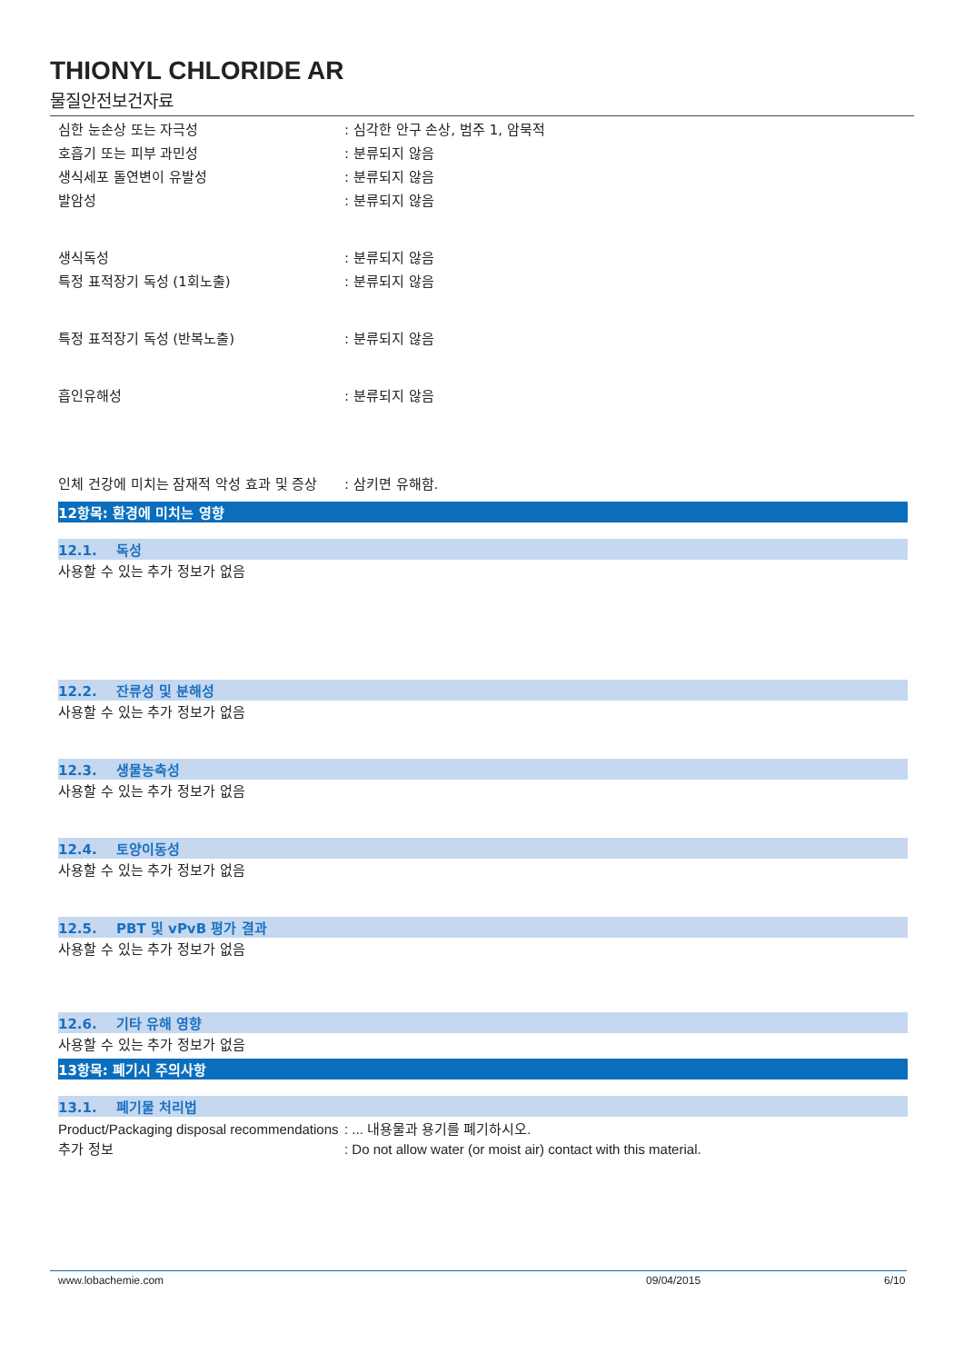THIONYL CHLORIDE AR
물질안전보건자료
심한 눈손상 또는 자극성 : 심각한 안구 손상, 범주 1, 암묵적
호흡기 또는 피부 과민성 : 분류되지 않음
생식세포 돌연변이 유발성 : 분류되지 않음
발암성 : 분류되지 않음
생식독성 : 분류되지 않음
특정 표적장기 독성 (1회노출) : 분류되지 않음
특정 표적장기 독성 (반복노출) : 분류되지 않음
흡인유해성 : 분류되지 않음
인체 건강에 미치는 잠재적 악성 효과 및 증상
: 삼키면 유해함.
12항목: 환경에 미치는 영향
12.1. 독성
사용할 수 있는 추가 정보가 없음
12.2. 잔류성 및 분해성
사용할 수 있는 추가 정보가 없음
12.3. 생물농축성
사용할 수 있는 추가 정보가 없음
12.4. 토양이동성
사용할 수 있는 추가 정보가 없음
12.5. PBT 및 vPvB 평가 결과
사용할 수 있는 추가 정보가 없음
12.6. 기타 유해 영향
사용할 수 있는 추가 정보가 없음
13항목: 폐기시 주의사항
13.1. 폐기물 처리법
Product/Packaging disposal recommendations
: ... 내용물과 용기를 폐기하시오.
추가 정보 : Do not allow water (or moist air) contact with this material.
www.lobachemie.com 09/04/2015 6/10